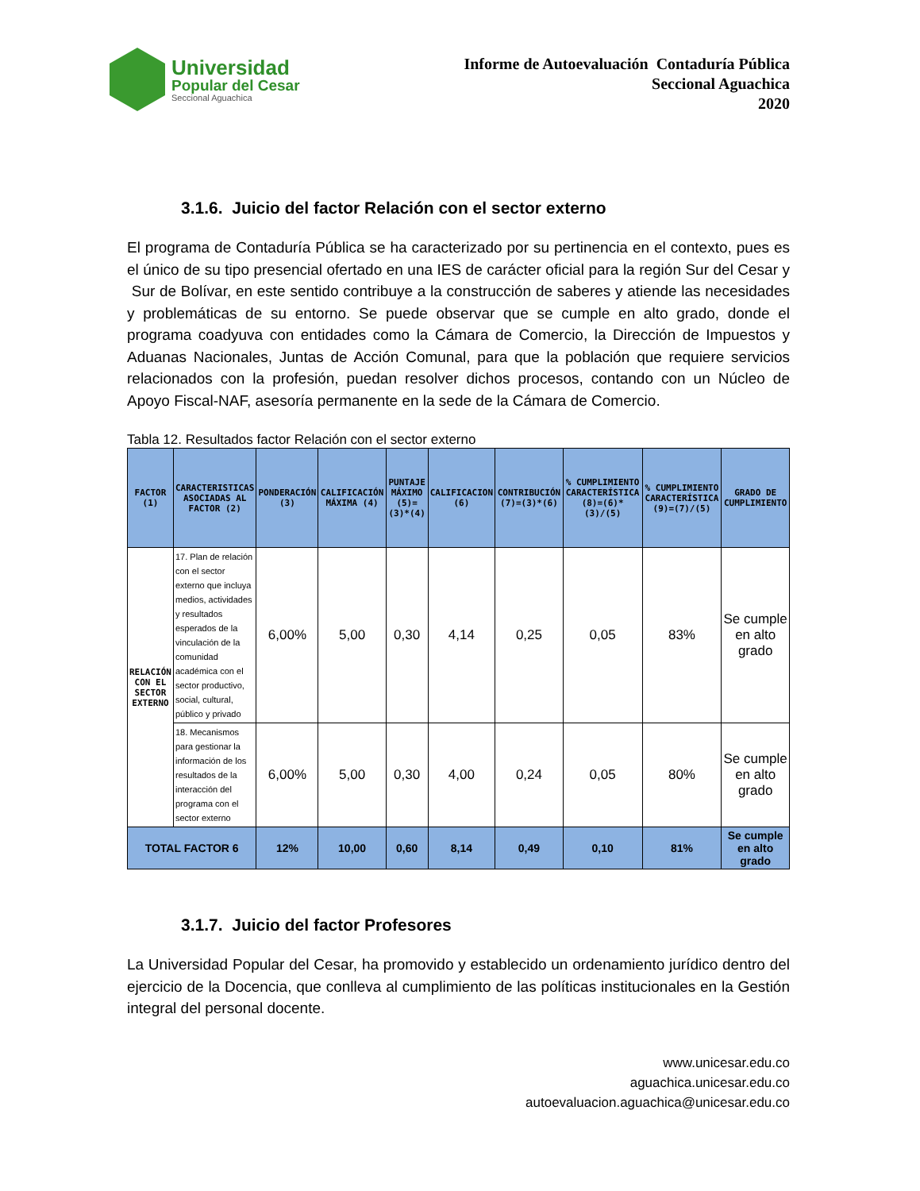Universidad
Popular del Cesar
Seccional Aguachica
Informe de Autoevaluación Contaduría Pública
Seccional Aguachica
2020
3.1.6. Juicio del factor Relación con el sector externo
El programa de Contaduría Pública se ha caracterizado por su pertinencia en el contexto, pues es el único de su tipo presencial ofertado en una IES de carácter oficial para la región Sur del Cesar y Sur de Bolívar, en este sentido contribuye a la construcción de saberes y atiende las necesidades y problemáticas de su entorno. Se puede observar que se cumple en alto grado, donde el programa coadyuva con entidades como la Cámara de Comercio, la Dirección de Impuestos y Aduanas Nacionales, Juntas de Acción Comunal, para que la población que requiere servicios relacionados con la profesión, puedan resolver dichos procesos, contando con un Núcleo de Apoyo Fiscal-NAF, asesoría permanente en la sede de la Cámara de Comercio.
Tabla 12. Resultados factor Relación con el sector externo
| FACTOR (1) | CARACTERISTICAS ASOCIADAS AL FACTOR (2) | PONDERACIÓN (3) | CALIFICACIÓN MÁXIMA (4) | PUNTAJE MÁXIMO (5)=(3)*(4) | CALIFICACION (6) | CONTRIBUCIÓN (7)=(3)*(6) | % CUMPLIMIENTO CARACTERÍSTICA (8)=(6)*(3)/(5) | % CUMPLIMIENTO CARACTERÍSTICA (9)=(7)/(5) | GRADO DE CUMPLIMIENTO |
| --- | --- | --- | --- | --- | --- | --- | --- | --- | --- |
| RELACIÓN CON EL SECTOR EXTERNO | 17. Plan de relación con el sector externo que incluya medios, actividades y resultados esperados de la vinculación de la comunidad académica con el sector productivo, social, cultural, público y privado | 6,00% | 5,00 | 0,30 | 4,14 | 0,25 | 0,05 | 83% | Se cumple en alto grado |
| | 18. Mecanismos para gestionar la información de los resultados de la interacción del programa con el sector externo | 6,00% | 5,00 | 0,30 | 4,00 | 0,24 | 0,05 | 80% | Se cumple en alto grado |
| TOTAL FACTOR 6 | | 12% | 10,00 | 0,60 | 8,14 | 0,49 | 0,10 | 81% | Se cumple en alto grado |
3.1.7. Juicio del factor Profesores
La Universidad Popular del Cesar, ha promovido y establecido un ordenamiento jurídico dentro del ejercicio de la Docencia, que conlleva al cumplimiento de las políticas institucionales en la Gestión integral del personal docente.
www.unicesar.edu.co
aguachica.unicesar.edu.co
autoevaluacion.aguachica@unicesar.edu.co